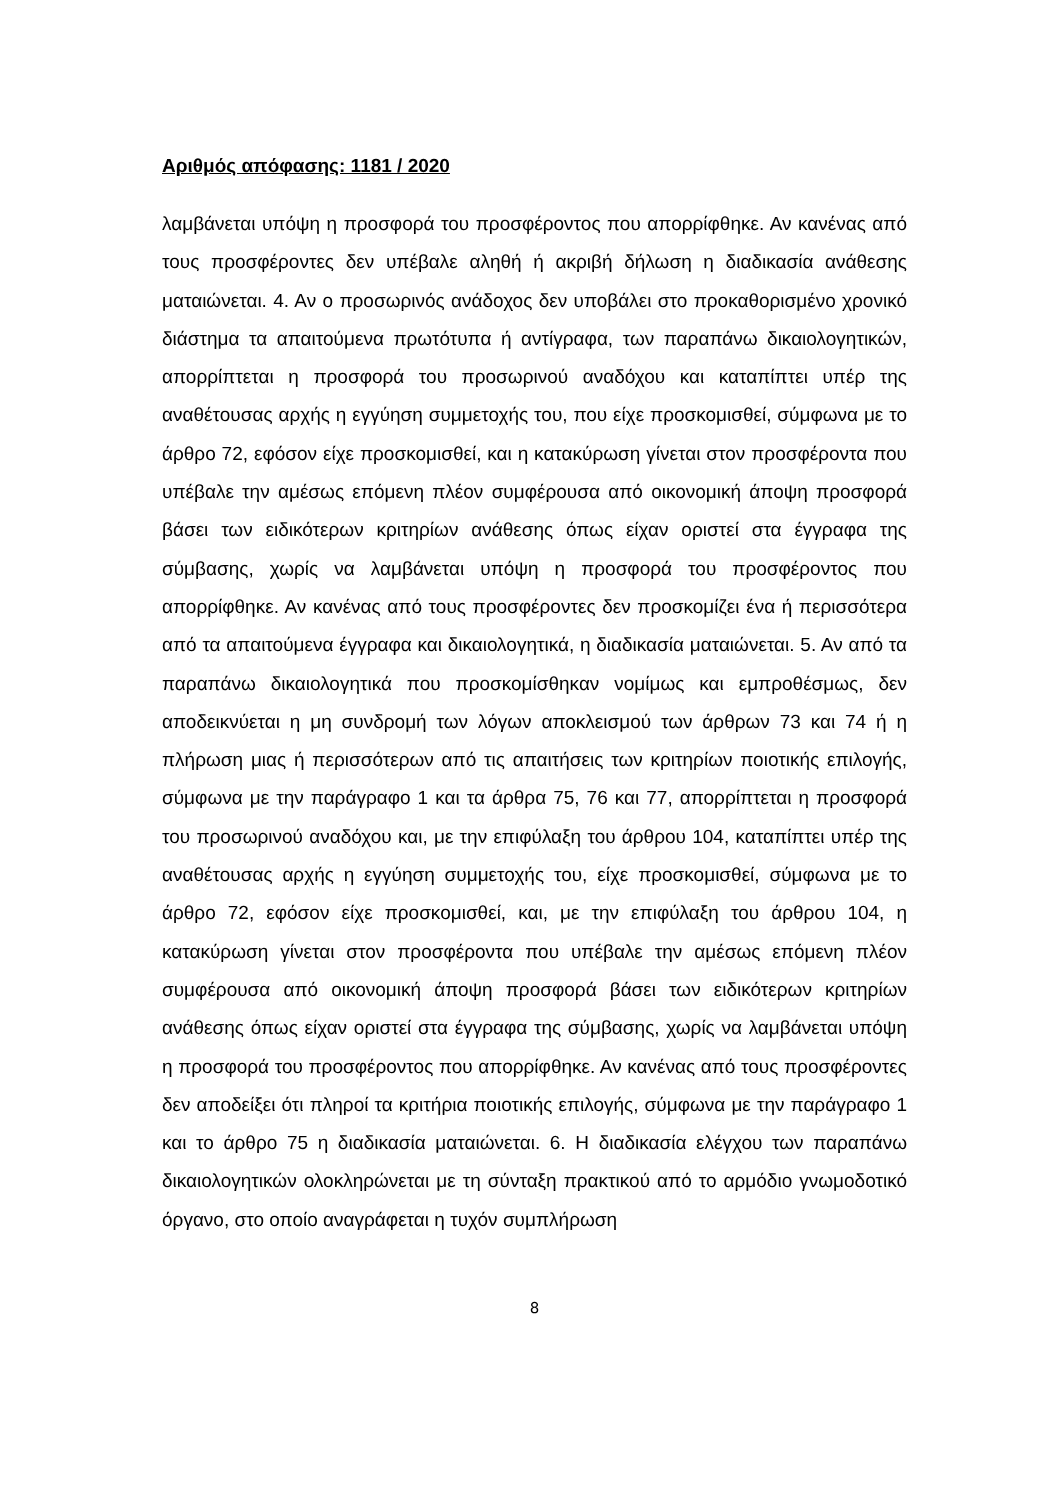Αριθμός απόφασης: 1181 / 2020
λαμβάνεται υπόψη η προσφορά του προσφέροντος που απορρίφθηκε. Αν κανένας από τους προσφέροντες δεν υπέβαλε αληθή ή ακριβή δήλωση η διαδικασία ανάθεσης ματαιώνεται. 4. Αν ο προσωρινός ανάδοχος δεν υποβάλει στο προκαθορισμένο χρονικό διάστημα τα απαιτούμενα πρωτότυπα ή αντίγραφα, των παραπάνω δικαιολογητικών, απορρίπτεται η προσφορά του προσωρινού αναδόχου και καταπίπτει υπέρ της αναθέτουσας αρχής η εγγύηση συμμετοχής του, που είχε προσκομισθεί, σύμφωνα με το άρθρο 72, εφόσον είχε προσκομισθεί, και η κατακύρωση γίνεται στον προσφέροντα που υπέβαλε την αμέσως επόμενη πλέον συμφέρουσα από οικονομική άποψη προσφορά βάσει των ειδικότερων κριτηρίων ανάθεσης όπως είχαν οριστεί στα έγγραφα της σύμβασης, χωρίς να λαμβάνεται υπόψη η προσφορά του προσφέροντος που απορρίφθηκε. Αν κανένας από τους προσφέροντες δεν προσκομίζει ένα ή περισσότερα από τα απαιτούμενα έγγραφα και δικαιολογητικά, η διαδικασία ματαιώνεται. 5. Αν από τα παραπάνω δικαιολογητικά που προσκομίσθηκαν νομίμως και εμπροθέσμως, δεν αποδεικνύεται η μη συνδρομή των λόγων αποκλεισμού των άρθρων 73 και 74 ή η πλήρωση μιας ή περισσότερων από τις απαιτήσεις των κριτηρίων ποιοτικής επιλογής, σύμφωνα με την παράγραφο 1 και τα άρθρα 75, 76 και 77, απορρίπτεται η προσφορά του προσωρινού αναδόχου και, με την επιφύλαξη του άρθρου 104, καταπίπτει υπέρ της αναθέτουσας αρχής η εγγύηση συμμετοχής του, είχε προσκομισθεί, σύμφωνα με το άρθρο 72, εφόσον είχε προσκομισθεί, και, με την επιφύλαξη του άρθρου 104, η κατακύρωση γίνεται στον προσφέροντα που υπέβαλε την αμέσως επόμενη πλέον συμφέρουσα από οικονομική άποψη προσφορά βάσει των ειδικότερων κριτηρίων ανάθεσης όπως είχαν οριστεί στα έγγραφα της σύμβασης, χωρίς να λαμβάνεται υπόψη η προσφορά του προσφέροντος που απορρίφθηκε. Αν κανένας από τους προσφέροντες δεν αποδείξει ότι πληροί τα κριτήρια ποιοτικής επιλογής, σύμφωνα με την παράγραφο 1 και το άρθρο 75 η διαδικασία ματαιώνεται. 6. Η διαδικασία ελέγχου των παραπάνω δικαιολογητικών ολοκληρώνεται με τη σύνταξη πρακτικού από το αρμόδιο γνωμοδοτικό όργανο, στο οποίο αναγράφεται η τυχόν συμπλήρωση
8